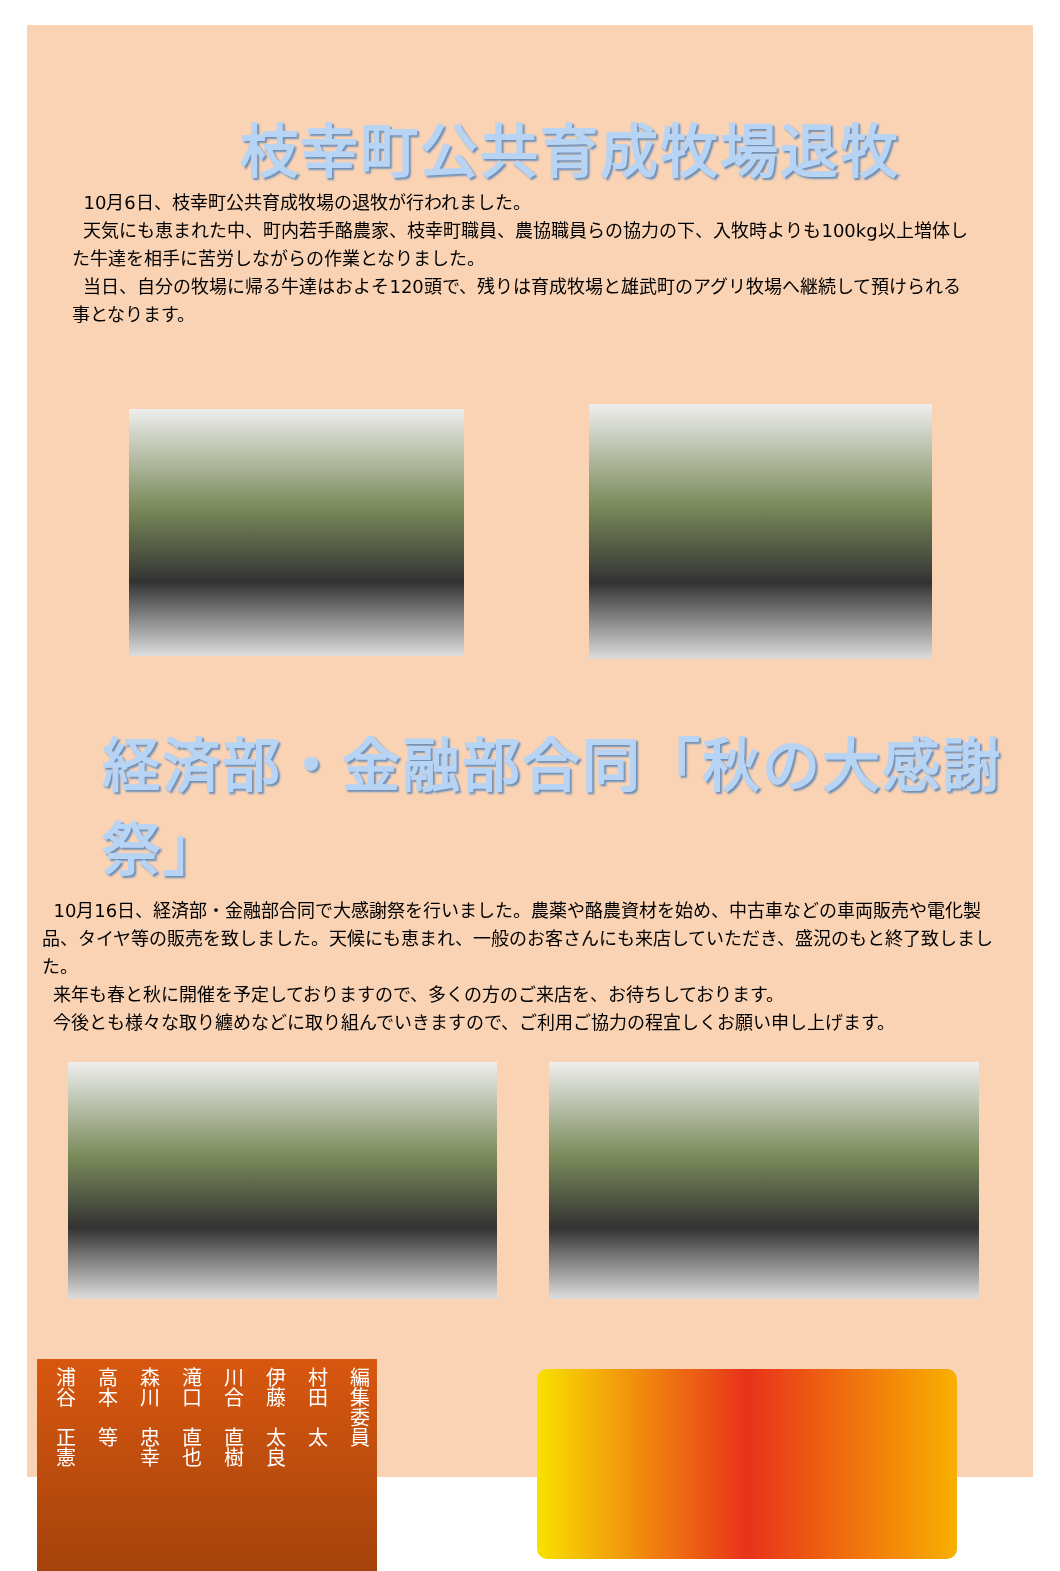枝幸町公共育成牧場退牧
10月6日、枝幸町公共育成牧場の退牧が行われました。
天気にも恵まれた中、町内若手酪農家、枝幸町職員、農協職員らの協力の下、入牧時よりも100kg以上増体した牛達を相手に苦労しながらの作業となりました。
当日、自分の牧場に帰る牛達はおよそ120頭で、残りは育成牧場と雄武町のアグリ牧場へ継続して預けられる事となります。
経済部・金融部合同「秋の大感謝祭」
10月16日、経済部・金融部合同で大感謝祭を行いました。農薬や酪農資材を始め、中古車などの車両販売や電化製品、タイヤ等の販売を致しました。天候にも恵まれ、一般のお客さんにも来店していただき、盛況のもと終了致しました。
来年も春と秋に開催を予定しておりますので、多くの方のご来店を、お待ちしております。
今後とも様々な取り纏めなどに取り組んでいきますので、ご利用ご協力の程宜しくお願い申し上げます。
編集委員
村田　太
伊藤　太良
川合　直樹
滝口　直也
森川　忠幸
高本　等
浦谷　正憲